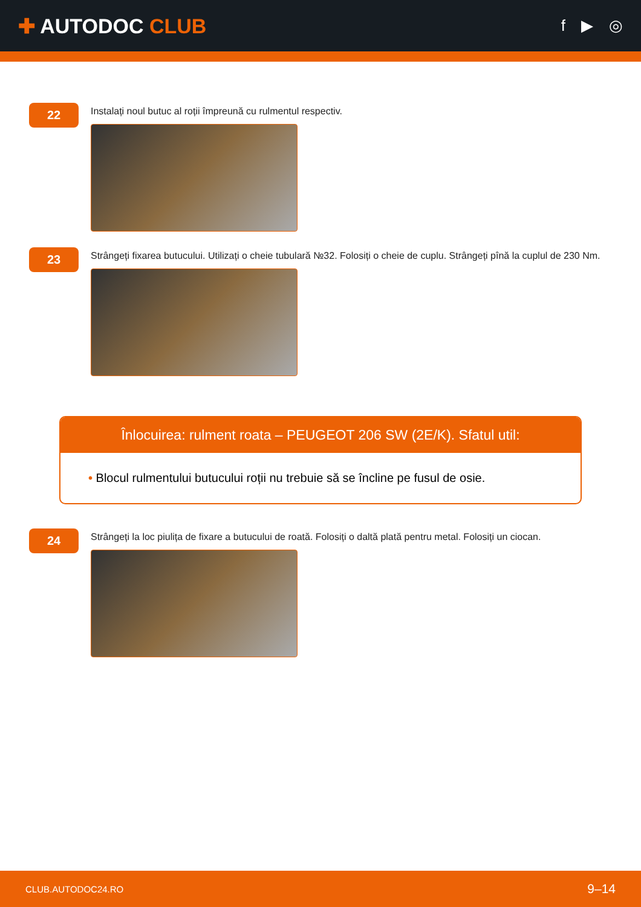✚ AUTODOC CLUB
f ▶ ◎
22
Instalați noul butuc al roții împreună cu rulmentul respectiv.
23
Strângeți fixarea butucului. Utilizați o cheie tubulară №32. Folosiți o cheie de cuplu. Strângeți pînă la cuplul de 230 Nm.
Înlocuirea: rulment roata – PEUGEOT 206 SW (2E/K). Sfatul util:
• Blocul rulmentului butucului roții nu trebuie să se încline pe fusul de osie.
24
Strângeți la loc piulița de fixare a butucului de roată. Folosiți o daltă plată pentru metal. Folosiți un ciocan.
CLUB.AUTODOC24.RO 9–14